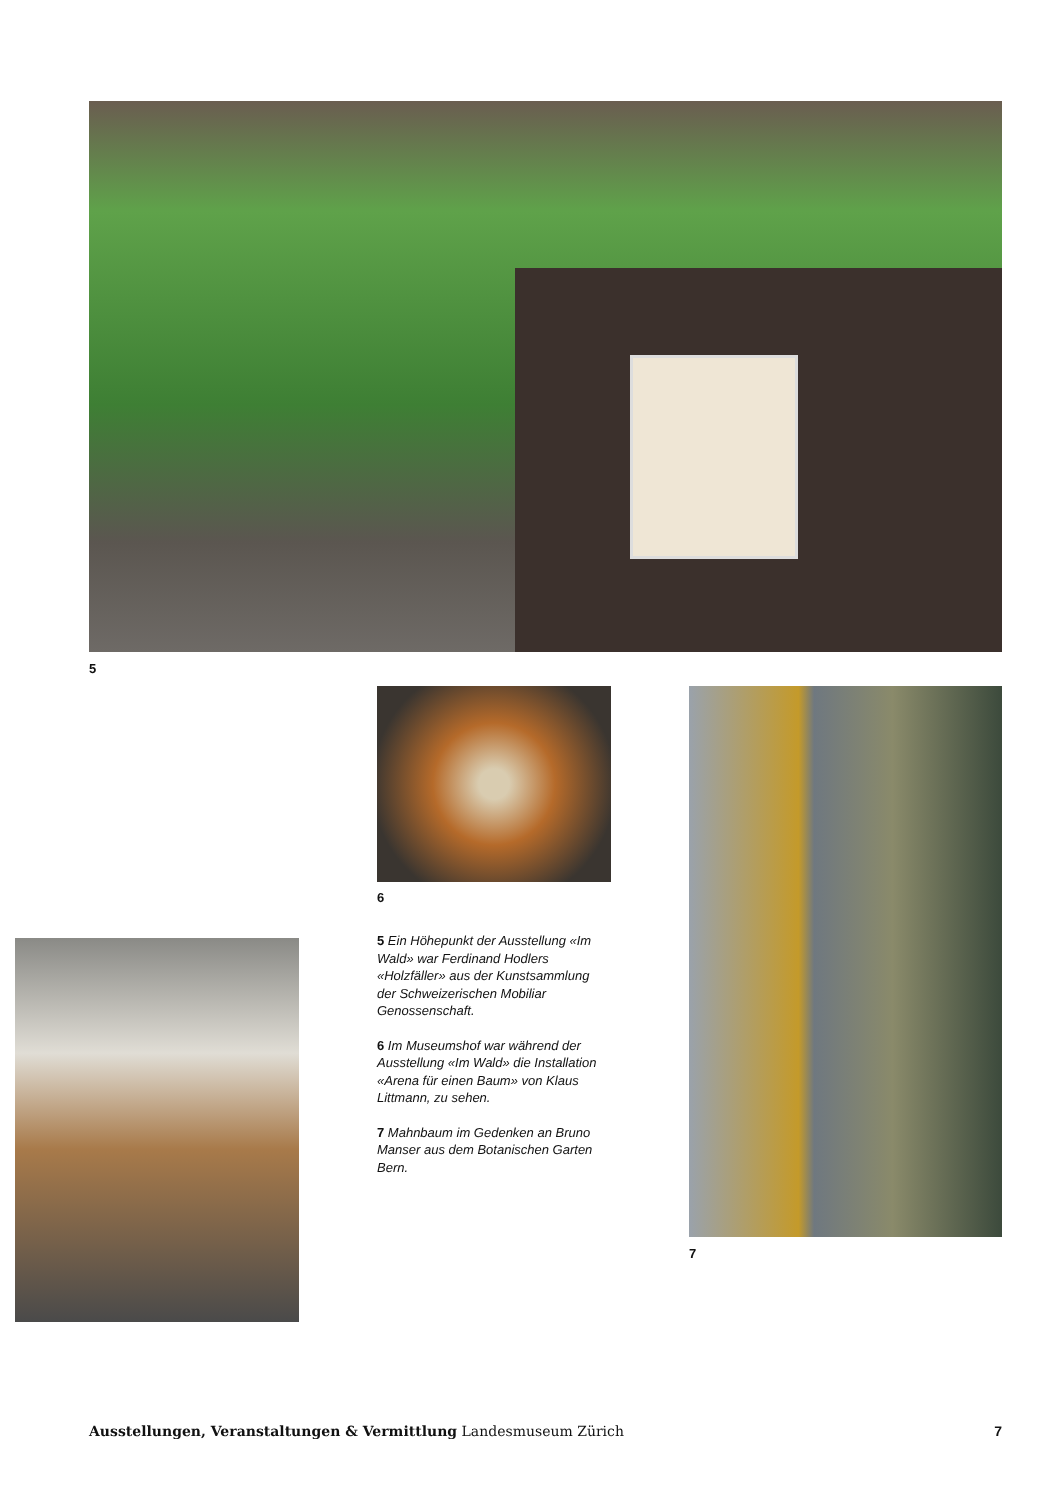5
6
7
5 Ein Höhepunkt der Ausstellung «Im Wald» war Ferdinand Hodlers «Holzfäller» aus der Kunstsammlung der Schweizerischen Mobiliar Genossenschaft.
6 Im Museumshof war während der Ausstellung «Im Wald» die Installation «Arena für einen Baum» von Klaus Littmann, zu sehen.
7 Mahnbaum im Gedenken an Bruno Manser aus dem Botanischen Garten Bern.
Ausstellungen, Veranstaltungen & Vermittlung Landesmuseum Zürich 7